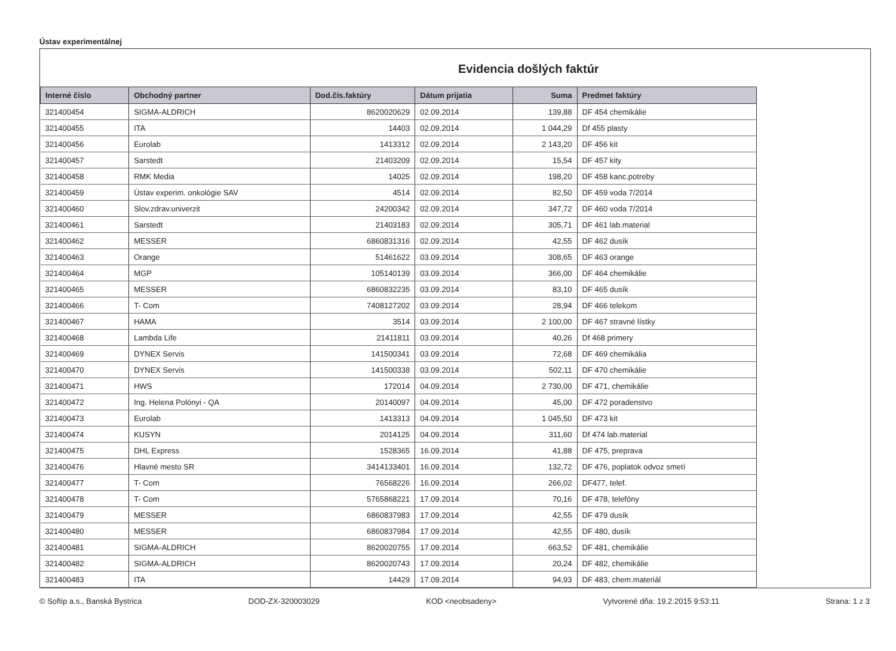Ústav experimentálnej
Evidencia došlých faktúr
| Interné číslo | Obchodný partner | Dod.čís.faktúry | Dátum prijatia | Suma | Predmet faktúry |
| --- | --- | --- | --- | --- | --- |
| 321400454 | SIGMA-ALDRICH | 8620020629 | 02.09.2014 | 139,88 | DF 454 chemikálie |
| 321400455 | ITA | 14403 | 02.09.2014 | 1 044,29 | Df 455 plasty |
| 321400456 | Eurolab | 1413312 | 02.09.2014 | 2 143,20 | DF 456 kit |
| 321400457 | Sarstedt | 21403209 | 02.09.2014 | 15,54 | DF 457 kity |
| 321400458 | RMK Media | 14025 | 02.09.2014 | 198,20 | DF 458 kanc.potreby |
| 321400459 | Ústav experim. onkológie SAV | 4514 | 02.09.2014 | 82,50 | DF 459 voda 7/2014 |
| 321400460 | Slov.zdrav.univerzit | 24200342 | 02.09.2014 | 347,72 | DF 460 voda 7/2014 |
| 321400461 | Sarstedt | 21403183 | 02.09.2014 | 305,71 | DF 461 lab.material |
| 321400462 | MESSER | 6860831316 | 02.09.2014 | 42,55 | DF 462 dusík |
| 321400463 | Orange | 51461622 | 03.09.2014 | 308,65 | DF 463 orange |
| 321400464 | MGP | 105140139 | 03.09.2014 | 366,00 | DF 464 chemikálie |
| 321400465 | MESSER | 6860832235 | 03.09.2014 | 83,10 | DF 465 dusík |
| 321400466 | T- Com | 7408127202 | 03.09.2014 | 28,94 | DF 466 telekom |
| 321400467 | HAMA | 3514 | 03.09.2014 | 2 100,00 | DF 467 stravné lístky |
| 321400468 | Lambda Life | 21411811 | 03.09.2014 | 40,26 | Df 468 primery |
| 321400469 | DYNEX Servis | 141500341 | 03.09.2014 | 72,68 | DF 469 chemikália |
| 321400470 | DYNEX Servis | 141500338 | 03.09.2014 | 502,11 | DF 470 chemikálie |
| 321400471 | HWS | 172014 | 04.09.2014 | 2 730,00 | DF 471, chemikálie |
| 321400472 | Ing. Helena Polónyi - QA | 20140097 | 04.09.2014 | 45,00 | DF 472 poradenstvo |
| 321400473 | Eurolab | 1413313 | 04.09.2014 | 1 045,50 | DF 473 kit |
| 321400474 | KUSYN | 2014125 | 04.09.2014 | 311,60 | Df 474 lab.material |
| 321400475 | DHL Express | 1528365 | 16.09.2014 | 41,88 | DF 475, preprava |
| 321400476 | Hlavné mesto SR | 3414133401 | 16.09.2014 | 132,72 | DF 476, poplatok odvoz smetí |
| 321400477 | T- Com | 76568226 | 16.09.2014 | 266,02 | DF477, telef. |
| 321400478 | T- Com | 5765868221 | 17.09.2014 | 70,16 | DF 478, telefóny |
| 321400479 | MESSER | 6860837983 | 17.09.2014 | 42,55 | DF 479 dusík |
| 321400480 | MESSER | 6860837984 | 17.09.2014 | 42,55 | DF 480, dusík |
| 321400481 | SIGMA-ALDRICH | 8620020755 | 17.09.2014 | 663,52 | DF 481, chemikálie |
| 321400482 | SIGMA-ALDRICH | 8620020743 | 17.09.2014 | 20,24 | DF 482, chemikálie |
| 321400483 | ITA | 14429 | 17.09.2014 | 94,93 | DF 483, chem.materiál |
© Softip a.s., Banská Bystrica DOD-ZX-320003029 KOD <neobsadeny> Vytvorené dňa: 19.2.2015 9:53:11 Strana: 1 z 3